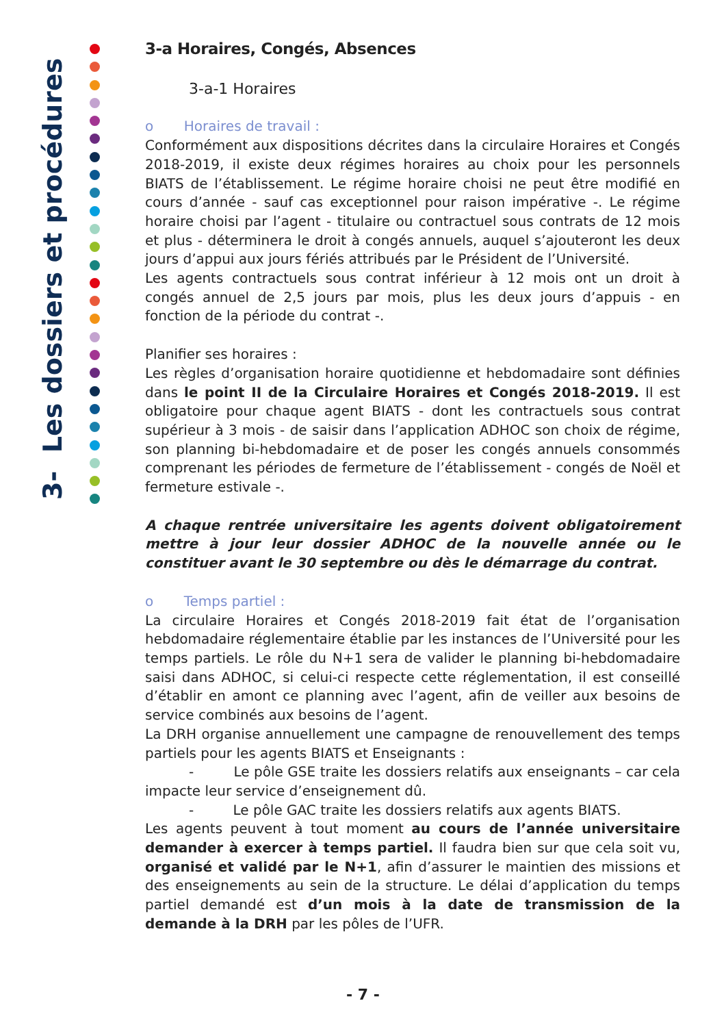3- Les dossiers et procédures
3-a Horaires, Congés, Absences
3-a-1 Horaires
o Horaires de travail :
Conformément aux dispositions décrites dans la circulaire Horaires et Congés 2018-2019, il existe deux régimes horaires au choix pour les personnels BIATS de l’établissement. Le régime horaire choisi ne peut être modifié en cours d’année - sauf cas exceptionnel pour raison impérative -. Le régime horaire choisi par l’agent - titulaire ou contractuel sous contrats de 12 mois et plus - déterminera le droit à congés annuels, auquel s’ajouteront les deux jours d’appui aux jours fériés attribués par le Président de l’Université.
Les agents contractuels sous contrat inférieur à 12 mois ont un droit à congés annuel de 2,5 jours par mois, plus les deux jours d’appuis - en fonction de la période du contrat -.
Planifier ses horaires :
Les règles d’organisation horaire quotidienne et hebdomadaire sont définies dans le point II de la Circulaire Horaires et Congés 2018-2019. Il est obligatoire pour chaque agent BIATS - dont les contractuels sous contrat supérieur à 3 mois - de saisir dans l’application ADHOC son choix de régime, son planning bi-hebdomadaire et de poser les congés annuels consommés comprenant les périodes de fermeture de l’établissement - congés de Noël et fermeture estivale -.
A chaque rentrée universitaire les agents doivent obligatoirement mettre à jour leur dossier ADHOC de la nouvelle année ou le constituer avant le 30 septembre ou dès le démarrage du contrat.
o Temps partiel :
La circulaire Horaires et Congés 2018-2019 fait état de l’organisation hebdomadaire réglementaire établie par les instances de l’Université pour les temps partiels. Le rôle du N+1 sera de valider le planning bi-hebdomadaire saisi dans ADHOC, si celui-ci respecte cette réglementation, il est conseillé d’établir en amont ce planning avec l’agent, afin de veiller aux besoins de service combinés aux besoins de l’agent.
La DRH organise annuellement une campagne de renouvellement des temps partiels pour les agents BIATS et Enseignants :
- Le pôle GSE traite les dossiers relatifs aux enseignants – car cela impacte leur service d’enseignement dû.
- Le pôle GAC traite les dossiers relatifs aux agents BIATS.
Les agents peuvent à tout moment au cours de l’année universitaire demander à exercer à temps partiel. Il faudra bien sur que cela soit vu, organisé et validé par le N+1, afin d’assurer le maintien des missions et des enseignements au sein de la structure. Le délai d’application du temps partiel demandé est d’un mois à la date de transmission de la demande à la DRH par les pôles de l’UFR.
- 7 -